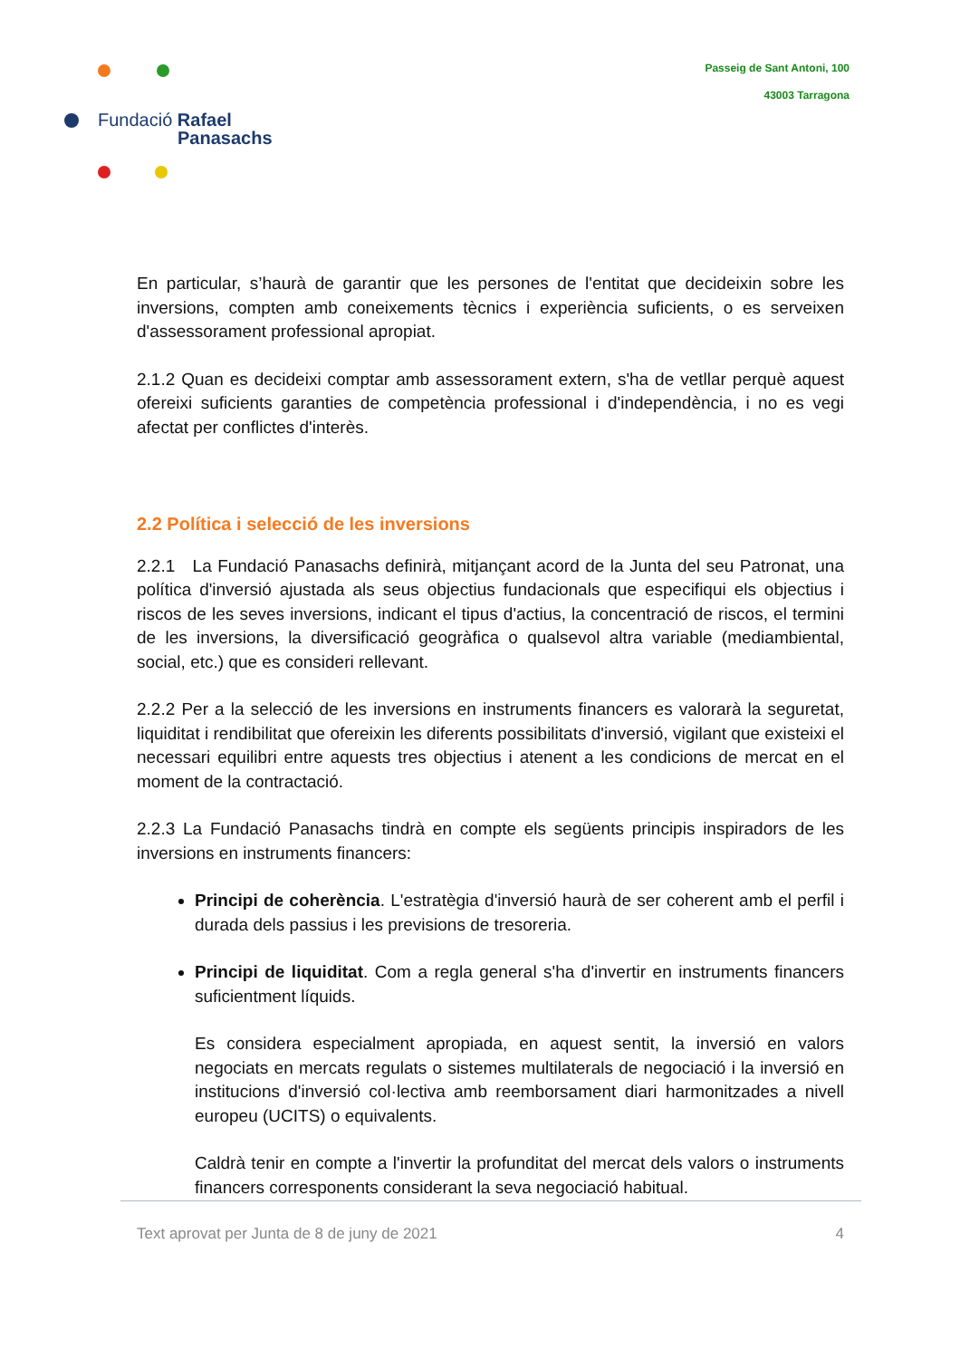Fundació Rafael
Panasachs
Passeig de Sant Antoni, 100
43003 Tarragona
En particular, s’haurà de garantir que les persones de l'entitat que decideixin sobre les inversions, compten amb coneixements tècnics i experiència suficients, o es serveixen d'assessorament professional apropiat.
2.1.2 Quan es decideixi comptar amb assessorament extern, s'ha de vetllar perquè aquest ofereixi suficients garanties de competència professional i d'independència, i no es vegi afectat per conflictes d'interès.
2.2 Política i selecció de les inversions
2.2.1 La Fundació Panasachs definirà, mitjançant acord de la Junta del seu Patronat, una política d'inversió ajustada als seus objectius fundacionals que especifiqui els objectius i riscos de les seves inversions, indicant el tipus d'actius, la concentració de riscos, el termini de les inversions, la diversificació geogràfica o qualsevol altra variable (mediambiental, social, etc.) que es consideri rellevant.
2.2.2 Per a la selecció de les inversions en instruments financers es valorarà la seguretat, liquiditat i rendibilitat que ofereixin les diferents possibilitats d'inversió, vigilant que existeixi el necessari equilibri entre aquests tres objectius i atenent a les condicions de mercat en el moment de la contractació.
2.2.3 La Fundació Panasachs tindrà en compte els següents principis inspiradors de les inversions en instruments financers:
Principi de coherència. L'estratègia d'inversió haurà de ser coherent amb el perfil i durada dels passius i les previsions de tresoreria.
Principi de liquiditat. Com a regla general s'ha d'invertir en instruments financers suficientment líquids.
Es considera especialment apropiada, en aquest sentit, la inversió en valors negociats en mercats regulats o sistemes multilaterals de negociació i la inversió en institucions d'inversió col·lectiva amb reemborsament diari harmonitzades a nivell europeu (UCITS) o equivalents.
Caldrà tenir en compte a l'invertir la profunditat del mercat dels valors o instruments financers corresponents considerant la seva negociació habitual.
Text aprovat per Junta de 8 de juny de 2021 4